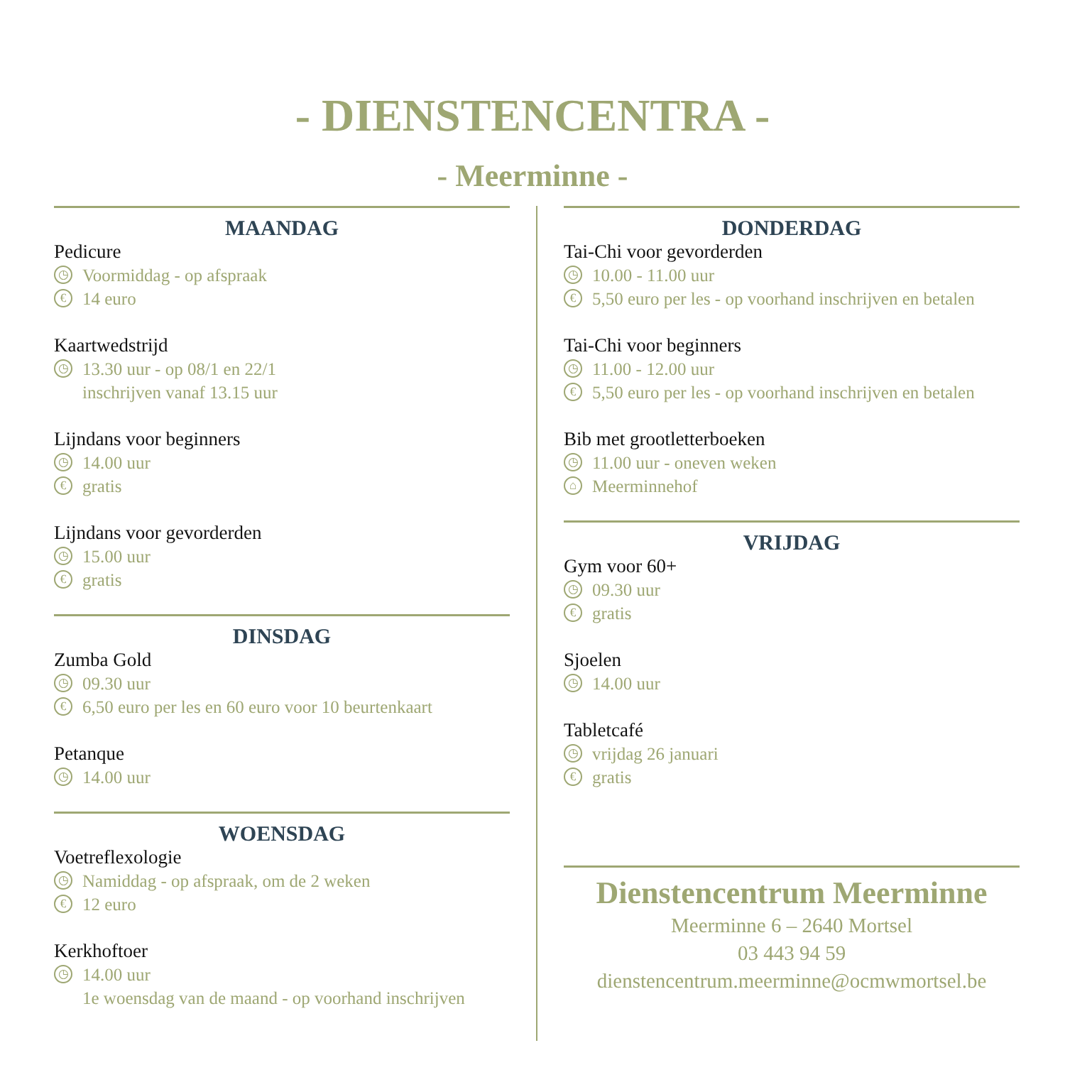- DIENSTENCENTRA -
- Meerminne -
MAANDAG
Pedicure
◷ Voormiddag - op afspraak
€ 14 euro
Kaartwedstrijd
◷ 13.30 uur - op 08/1 en 22/1
inschrijven vanaf 13.15 uur
Lijndans voor beginners
◷ 14.00 uur
€ gratis
Lijndans voor gevorderden
◷ 15.00 uur
€ gratis
DINSDAG
Zumba Gold
◷ 09.30 uur
€ 6,50 euro per les en 60 euro voor 10 beurtenkaart
Petanque
◷ 14.00 uur
WOENSDAG
Voetreflexologie
◷ Namiddag - op afspraak, om de 2 weken
€ 12 euro
Kerkhoftoer
◷ 14.00 uur
1e woensdag van de maand - op voorhand inschrijven
DONDERDAG
Tai-Chi voor gevorderden
◷ 10.00 - 11.00 uur
€ 5,50 euro per les - op voorhand inschrijven en betalen
Tai-Chi voor beginners
◷ 11.00 - 12.00 uur
€ 5,50 euro per les - op voorhand inschrijven en betalen
Bib met grootletterboeken
◷ 11.00 uur - oneven weken
⌂ Meerminnehof
VRIJDAG
Gym voor 60+
◷ 09.30 uur
€ gratis
Sjoelen
◷ 14.00 uur
Tabletcafé
◷ vrijdag 26 januari
€ gratis
Dienstencentrum Meerminne
Meerminne 6 – 2640 Mortsel
03 443 94 59
dienstencentrum.meerminne@ocmwmortsel.be